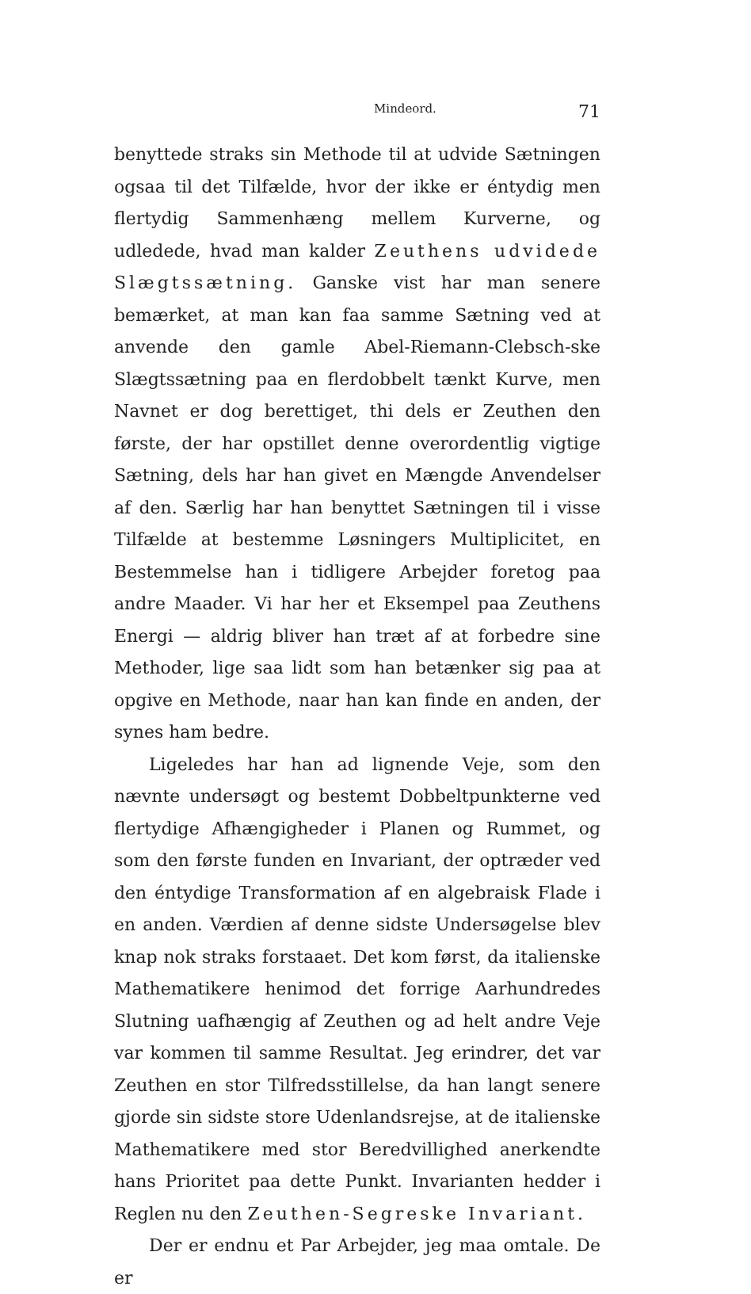Mindeord. 71
benyttede straks sin Methode til at udvide Sætningen ogsaa til det Tilfælde, hvor der ikke er éntydig men flertydig Sammenhæng mellem Kurverne, og udledede, hvad man kalder Zeuthens udvidede Slægtssætning. Ganske vist har man senere bemærket, at man kan faa samme Sætning ved at anvende den gamle Abel-Riemann-Clebsch-ske Slægtssætning paa en flerdobbelt tænkt Kurve, men Navnet er dog berettiget, thi dels er Zeuthen den første, der har opstillet denne overordentlig vigtige Sætning, dels har han givet en Mængde Anvendelser af den. Særlig har han benyttet Sætningen til i visse Tilfælde at bestemme Løsningers Multiplicitet, en Bestemmelse han i tidligere Arbejder foretog paa andre Maader. Vi har her et Eksempel paa Zeuthens Energi — aldrig bliver han træt af at forbedre sine Methoder, lige saa lidt som han betænker sig paa at opgive en Methode, naar han kan finde en anden, der synes ham bedre.
Ligeledes har han ad lignende Veje, som den nævnte undersøgt og bestemt Dobbeltpunkterne ved flertydige Afhængigheder i Planen og Rummet, og som den første funden en Invariant, der optræder ved den éntydige Transformation af en algebraisk Flade i en anden. Værdien af denne sidste Undersøgelse blev knap nok straks forstaaet. Det kom først, da italienske Mathematikere henimod det forrige Aarhundredes Slutning uafhængig af Zeuthen og ad helt andre Veje var kommen til samme Resultat. Jeg erindrer, det var Zeuthen en stor Tilfredsstillelse, da han langt senere gjorde sin sidste store Udenlandsrejse, at de italienske Mathematikere med stor Beredvillighed anerkendte hans Prioritet paa dette Punkt. Invarianten hedder i Reglen nu den Zeuthen-Segreske Invariant.
Der er endnu et Par Arbejder, jeg maa omtale. De er